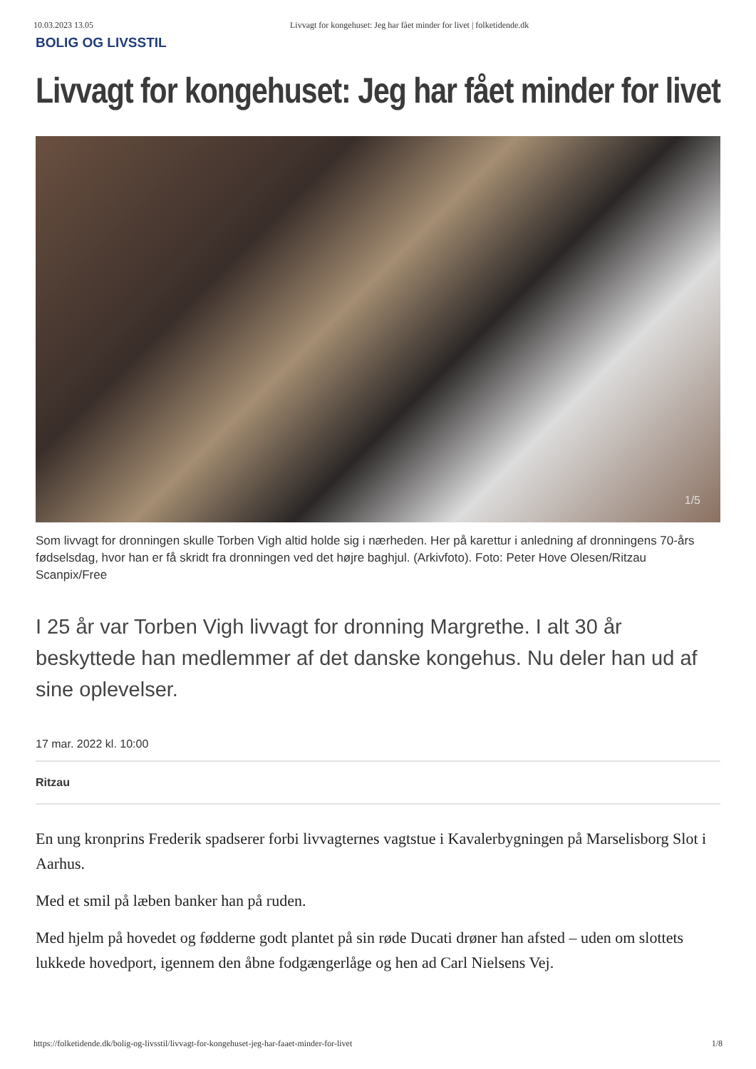10.03.2023 13.05 Livvagt for kongehuset: Jeg har fået minder for livet | folketidende.dk
BOLIG OG LIVSSTIL
Livvagt for kongehuset: Jeg har fået minder for livet
1/5
Som livvagt for dronningen skulle Torben Vigh altid holde sig i nærheden. Her på karettur i anledning af dronningens 70-års fødselsdag, hvor han er få skridt fra dronningen ved det højre baghjul. (Arkivfoto). Foto: Peter Hove Olesen/Ritzau Scanpix/Free
I 25 år var Torben Vigh livvagt for dronning Margrethe. I alt 30 år beskyttede han medlemmer af det danske kongehus. Nu deler han ud af sine oplevelser.
17 mar. 2022 kl. 10:00
Ritzau
En ung kronprins Frederik spadserer forbi livvagternes vagtstue i Kavalerbygningen på Marselisborg Slot i Aarhus.
Med et smil på læben banker han på ruden.
Med hjelm på hovedet og fødderne godt plantet på sin røde Ducati drøner han afsted – uden om slottets lukkede hovedport, igennem den åbne fodgængerlåge og hen ad Carl Nielsens Vej.
https://folketidende.dk/bolig-og-livsstil/livvagt-for-kongehuset-jeg-har-faaet-minder-for-livet 1/8